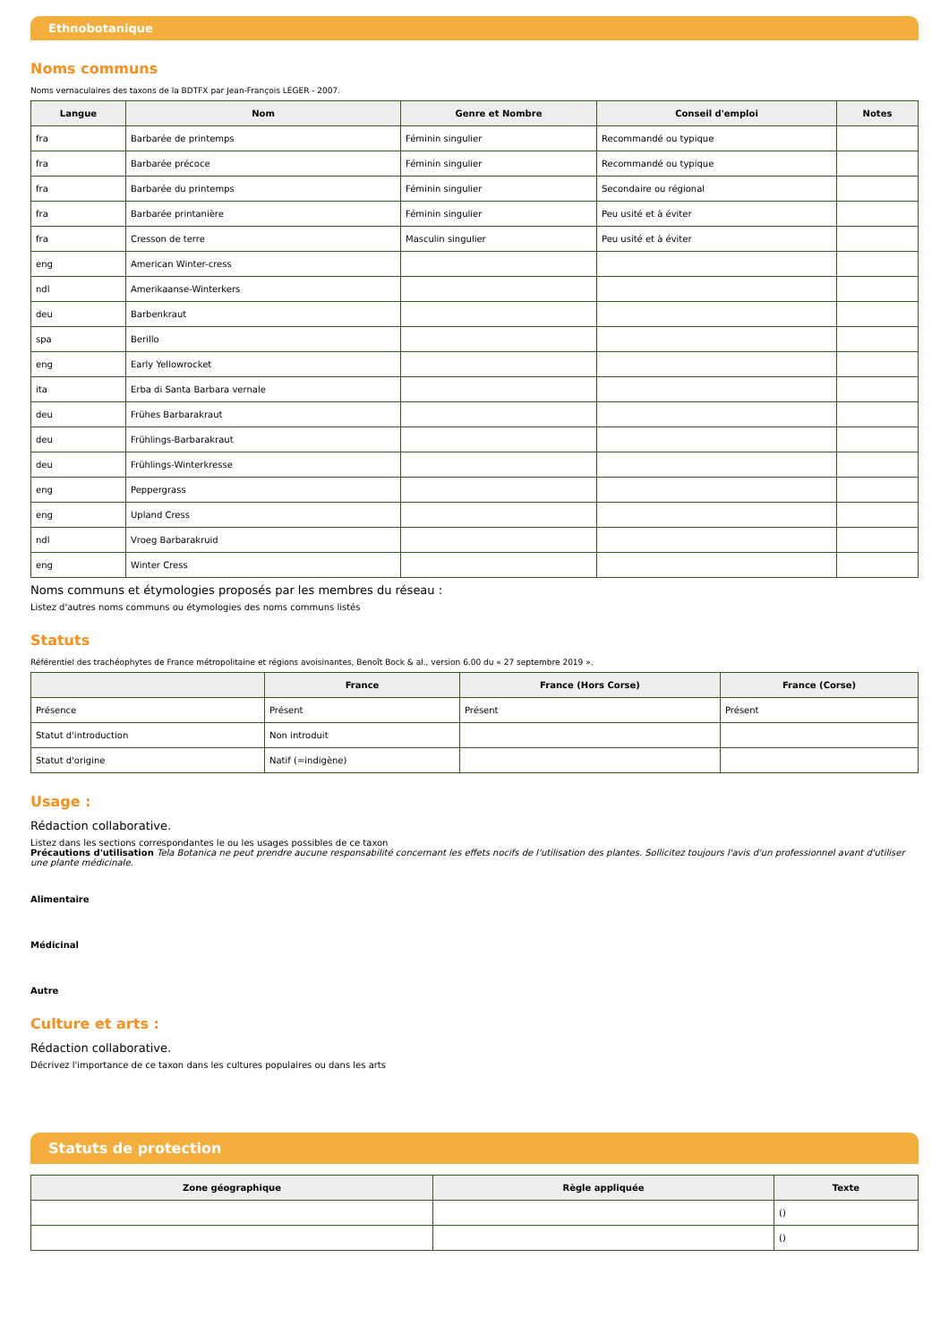Ethnobotanique
Noms communs
Noms vernaculaires des taxons de la BDTFX par Jean-François LÉGER - 2007.
| Langue | Nom | Genre et Nombre | Conseil d'emploi | Notes |
| --- | --- | --- | --- | --- |
| fra | Barbarée de printemps | Féminin singulier | Recommandé ou typique | |
| fra | Barbarée précoce | Féminin singulier | Recommandé ou typique | |
| fra | Barbarée du printemps | Féminin singulier | Secondaire ou régional | |
| fra | Barbarée printanière | Féminin singulier | Peu usité et à éviter | |
| fra | Cresson de terre | Masculin singulier | Peu usité et à éviter | |
| eng | American Winter-cress | | | |
| ndl | Amerikaanse-Winterkers | | | |
| deu | Barbenkraut | | | |
| spa | Berillo | | | |
| eng | Early Yellowrocket | | | |
| ita | Erba di Santa Barbara vernale | | | |
| deu | Frühes Barbarakraut | | | |
| deu | Frühlings-Barbarakraut | | | |
| deu | Frühlings-Winterkresse | | | |
| eng | Peppergrass | | | |
| eng | Upland Cress | | | |
| ndl | Vroeg Barbarakruid | | | |
| eng | Winter Cress | | | |
Noms communs et étymologies proposés par les membres du réseau :
Listez d'autres noms communs ou étymologies des noms communs listés
Statuts
Référentiel des trachéophytes de France métropolitaine et régions avoisinantes, Benoît Bock & al., version 6.00 du « 27 septembre 2019 ».
| | France | France (Hors Corse) | France (Corse) |
| --- | --- | --- | --- |
| Présence | Présent | Présent | Présent |
| Statut d'introduction | Non introduit | | |
| Statut d'origine | Natif (=indigène) | | |
Usage :
Rédaction collaborative.
Listez dans les sections correspondantes le ou les usages possibles de ce taxon
Précautions d'utilisation Tela Botanica ne peut prendre aucune responsabilité concernant les effets nocifs de l'utilisation des plantes. Sollicitez toujours l'avis d'un professionnel avant d'utiliser une plante médicinale.
Alimentaire
Médicinal
Autre
Culture et arts :
Rédaction collaborative.
Décrivez l'importance de ce taxon dans les cultures populaires ou dans les arts
Statuts de protection
| Zone géographique | Règle appliquée | Texte |
| --- | --- | --- |
| | | () |
| | | () |